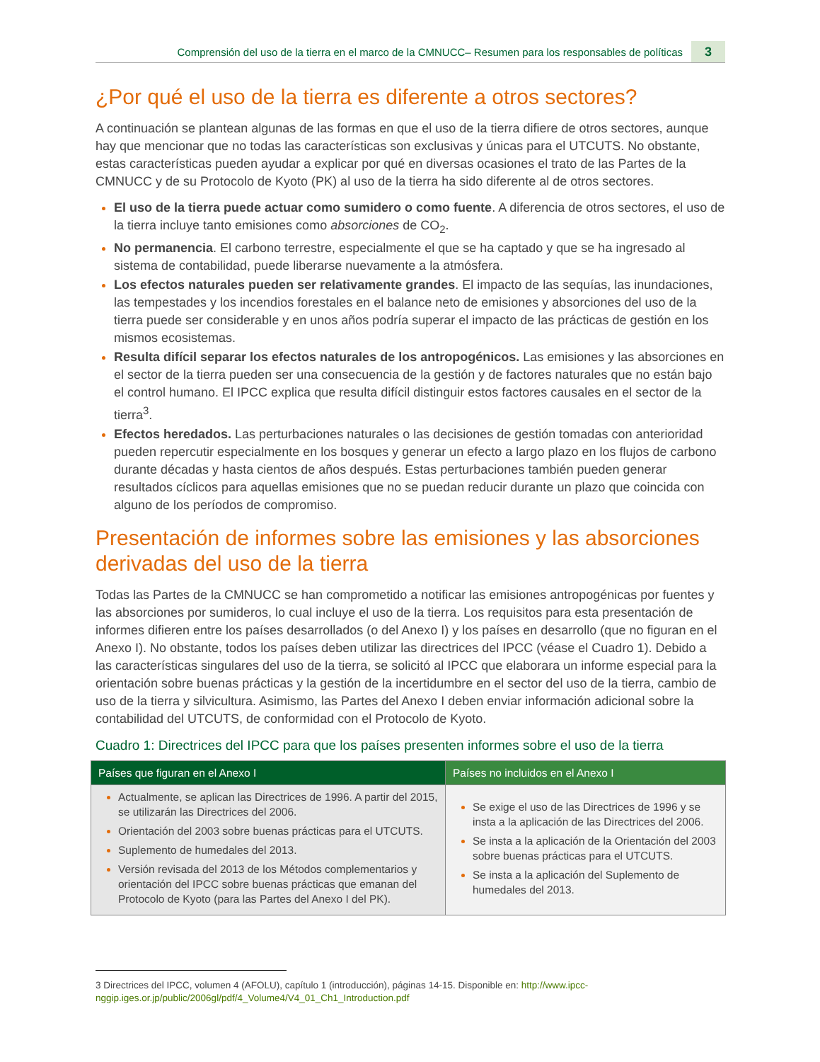Comprensión del uso de la tierra en el marco de la CMNUCC– Resumen para los responsables de políticas 3
¿Por qué el uso de la tierra es diferente a otros sectores?
A continuación se plantean algunas de las formas en que el uso de la tierra difiere de otros sectores, aunque hay que mencionar que no todas las características son exclusivas y únicas para el UTCUTS. No obstante, estas características pueden ayudar a explicar por qué en diversas ocasiones el trato de las Partes de la CMNUCC y de su Protocolo de Kyoto (PK) al uso de la tierra ha sido diferente al de otros sectores.
El uso de la tierra puede actuar como sumidero o como fuente. A diferencia de otros sectores, el uso de la tierra incluye tanto emisiones como absorciones de CO<sub>2</sub>.
No permanencia. El carbono terrestre, especialmente el que se ha captado y que se ha ingresado al sistema de contabilidad, puede liberarse nuevamente a la atmósfera.
Los efectos naturales pueden ser relativamente grandes. El impacto de las sequías, las inundaciones, las tempestades y los incendios forestales en el balance neto de emisiones y absorciones del uso de la tierra puede ser considerable y en unos años podría superar el impacto de las prácticas de gestión en los mismos ecosistemas.
Resulta difícil separar los efectos naturales de los antropogénicos. Las emisiones y las absorciones en el sector de la tierra pueden ser una consecuencia de la gestión y de factores naturales que no están bajo el control humano. El IPCC explica que resulta difícil distinguir estos factores causales en el sector de la tierra<sup>3</sup>.
Efectos heredados. Las perturbaciones naturales o las decisiones de gestión tomadas con anterioridad pueden repercutir especialmente en los bosques y generar un efecto a largo plazo en los flujos de carbono durante décadas y hasta cientos de años después. Estas perturbaciones también pueden generar resultados cíclicos para aquellas emisiones que no se puedan reducir durante un plazo que coincida con alguno de los períodos de compromiso.
Presentación de informes sobre las emisiones y las absorciones derivadas del uso de la tierra
Todas las Partes de la CMNUCC se han comprometido a notificar las emisiones antropogénicas por fuentes y las absorciones por sumideros, lo cual incluye el uso de la tierra. Los requisitos para esta presentación de informes difieren entre los países desarrollados (o del Anexo I) y los países en desarrollo (que no figuran en el Anexo I). No obstante, todos los países deben utilizar las directrices del IPCC (véase el Cuadro 1). Debido a las características singulares del uso de la tierra, se solicitó al IPCC que elaborara un informe especial para la orientación sobre buenas prácticas y la gestión de la incertidumbre en el sector del uso de la tierra, cambio de uso de la tierra y silvicultura. Asimismo, las Partes del Anexo I deben enviar información adicional sobre la contabilidad del UTCUTS, de conformidad con el Protocolo de Kyoto.
Cuadro 1: Directrices del IPCC para que los países presenten informes sobre el uso de la tierra
| Países que figuran en el Anexo I | Países no incluidos en el Anexo I |
| --- | --- |
| Actualmente, se aplican las Directrices de 1996. A partir del 2015, se utilizarán las Directrices del 2006. Orientación del 2003 sobre buenas prácticas para el UTCUTS. Suplemento de humedales del 2013. Versión revisada del 2013 de los Métodos complementarios y orientación del IPCC sobre buenas prácticas que emanan del Protocolo de Kyoto (para las Partes del Anexo I del PK). | Se exige el uso de las Directrices de 1996 y se insta a la aplicación de las Directrices del 2006. Se insta a la aplicación de la Orientación del 2003 sobre buenas prácticas para el UTCUTS. Se insta a la aplicación del Suplemento de humedales del 2013. |
3 Directrices del IPCC, volumen 4 (AFOLU), capítulo 1 (introducción), páginas 14-15. Disponible en: http://www.ipcc-nggip.iges.or.jp/public/2006gl/pdf/4_Volume4/V4_01_Ch1_Introduction.pdf